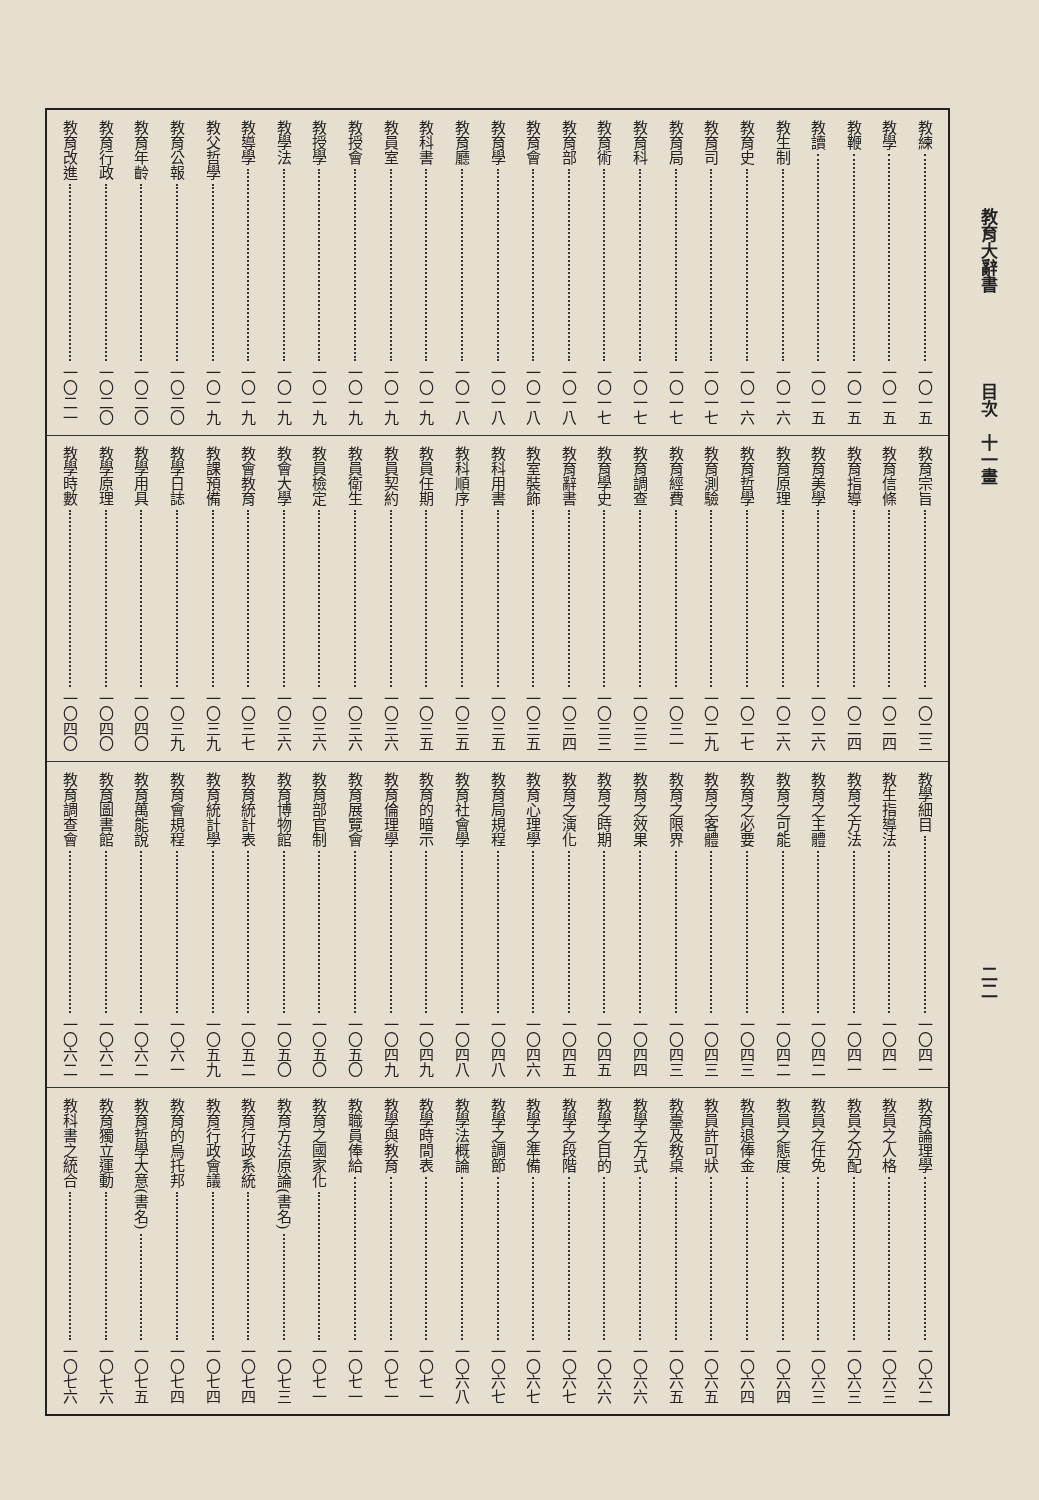教育大辭書 目次　十一畫 二二
教練 一〇一五
教學 一〇一五
教鞭 一〇一五
教讀 一〇一五
教生制 一〇一六
教育史 一〇一六
教育司 一〇一七
教育局 一〇一七
教育科 一〇一七
教育術 一〇一七
教育部 一〇一八
教育會 一〇一八
教育學 一〇一八
教育廳 一〇一八
教科書 一〇一九
教員室 一〇一九
教授會 一〇一九
教授學 一〇一九
教學法 一〇一九
教導學 一〇一九
教父哲學 一〇一九
教育公報 一〇二〇
教育年齡 一〇二〇
教育行政 一〇二〇
教育改進 一〇二一
教育宗旨 一〇二三
教育信條 一〇二四
教育指導 一〇二四
教育美學 一〇二六
教育原理 一〇二六
教育哲學 一〇二七
教育測驗 一〇二九
教育經費 一〇三一
教育調查 一〇三三
教育學史 一〇三三
教育辭書 一〇三四
教室裝飾 一〇三五
教科用書 一〇三五
教科順序 一〇三五
教員任期 一〇三五
教員契約 一〇三六
教員衛生 一〇三六
教員檢定 一〇三六
教會大學 一〇三六
教會教育 一〇三七
教課預備 一〇三九
教學日誌 一〇三九
教學用具 一〇四〇
教學原理 一〇四〇
教學時數 一〇四〇
教學細目 一〇四一
教生指導法 一〇四一
教育之方法 一〇四一
教育之主體 一〇四二
教育之可能 一〇四二
教育之必要 一〇四三
教育之客體 一〇四三
教育之限界 一〇四三
教育之效果 一〇四四
教育之時期 一〇四五
教育之演化 一〇四五
教育心理學 一〇四六
教育局規程 一〇四八
教育社會學 一〇四八
教育的暗示 一〇四九
教育倫理學 一〇四九
教育展覽會 一〇五〇
教育部官制 一〇五〇
教育博物館 一〇五〇
教育統計表 一〇五二
教育統計學 一〇五九
教育會規程 一〇六一
教育萬能說 一〇六二
教育圖書館 一〇六二
教育調查會 一〇六二
教育論理學 一〇六二
教員之人格 一〇六三
教員之分配 一〇六三
教員之任免 一〇六三
教員之態度 一〇六四
教員退俸金 一〇六四
教員許可狀 一〇六五
教臺及教桌 一〇六五
教學之方式 一〇六六
教學之目的 一〇六六
教學之段階 一〇六七
教學之準備 一〇六七
教學之調節 一〇六七
教學法概論 一〇六八
教學時間表 一〇七一
教學與教育 一〇七一
教職員俸給 一〇七一
教育之國家化 一〇七一
教育方法原論(書名) 一〇七三
教育行政系統 一〇七四
教育行政會議 一〇七四
教育的烏托邦 一〇七四
教育哲學大意(書名) 一〇七五
教育獨立運動 一〇七六
教科書之統合 一〇七六